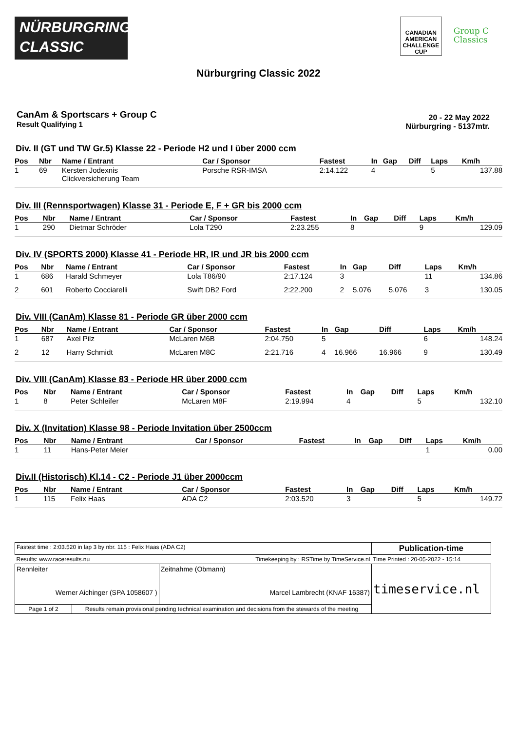NÜRBURGRING
CLASSIC
CANADIAN
AMERICAN
CHALLENGE
CUP
Group C
Classics
Nürburgring Classic 2022
CanAm & Sportscars + Group C
Result Qualifying 1
20 - 22 May 2022
Nürburgring - 5137mtr.
Div. II (GT und TW Gr.5) Klasse 22 - Periode H2 und I über 2000 ccm
| Pos | Nbr | Name / Entrant | Car / Sponsor | Fastest | In | Gap | Diff | Laps | Km/h |
| --- | --- | --- | --- | --- | --- | --- | --- | --- | --- |
| 1 | 69 | Kersten Jodexnis Clickversicherung Team | Porsche RSR-IMSA | 2:14.122 | 4 | | | 5 | 137.88 |
Div. III (Rennsportwagen) Klasse 31 - Periode E, F + GR bis 2000 ccm
| Pos | Nbr | Name / Entrant | Car / Sponsor | Fastest | In | Gap | Diff | Laps | Km/h |
| --- | --- | --- | --- | --- | --- | --- | --- | --- | --- |
| 1 | 290 | Dietmar Schröder | Lola T290 | 2:23.255 | 8 | | | 9 | 129.09 |
Div. IV (SPORTS 2000) Klasse 41 - Periode HR, IR und JR bis 2000 ccm
| Pos | Nbr | Name / Entrant | Car / Sponsor | Fastest | In | Gap | Diff | Laps | Km/h |
| --- | --- | --- | --- | --- | --- | --- | --- | --- | --- |
| 1 | 686 | Harald Schmeyer | Lola T86/90 | 2:17.124 | 3 | | | 11 | 134.86 |
| 2 | 601 | Roberto Cocciarelli | Swift DB2 Ford | 2:22.200 | 2 | 5.076 | 5.076 | 3 | 130.05 |
Div. VIII (CanAm) Klasse 81 - Periode GR über 2000 ccm
| Pos | Nbr | Name / Entrant | Car / Sponsor | Fastest | In | Gap | Diff | Laps | Km/h |
| --- | --- | --- | --- | --- | --- | --- | --- | --- | --- |
| 1 | 687 | Axel Pilz | McLaren M6B | 2:04.750 | 5 | | | 6 | 148.24 |
| 2 | 12 | Harry Schmidt | McLaren M8C | 2:21.716 | 4 | 16.966 | 16.966 | 9 | 130.49 |
Div. VIII (CanAm) Klasse 83 - Periode HR über 2000 ccm
| Pos | Nbr | Name / Entrant | Car / Sponsor | Fastest | In | Gap | Diff | Laps | Km/h |
| --- | --- | --- | --- | --- | --- | --- | --- | --- | --- |
| 1 | 8 | Peter Schleifer | McLaren M8F | 2:19.994 | 4 | | | 5 | 132.10 |
Div. X (Invitation) Klasse 98 - Periode Invitation über 2500ccm
| Pos | Nbr | Name / Entrant | Car / Sponsor | Fastest | In | Gap | Diff | Laps | Km/h |
| --- | --- | --- | --- | --- | --- | --- | --- | --- | --- |
| 1 | 11 | Hans-Peter Meier | | | | | | 1 | 0.00 |
Div.II (Historisch) Kl.14 - C2 - Periode J1 über 2000ccm
| Pos | Nbr | Name / Entrant | Car / Sponsor | Fastest | In | Gap | Diff | Laps | Km/h |
| --- | --- | --- | --- | --- | --- | --- | --- | --- | --- |
| 1 | 115 | Felix Haas | ADA C2 | 2:03.520 | 3 | | | 5 | 149.72 |
| Fastest time : 2:03.520 in lap 3 by nbr. 115 : Felix Haas (ADA C2) | | | Publication-time |
| Results: www.raceresults.nu | | Timekeeping by : RSTime by TimeService.nl | Time Printed : 20-05-2022 - 15:14 |
| Rennleiter Werner Aichinger (SPA 1058607 ) | | Zeitnahme (Obmann) Marcel Lambrecht (KNAF 16387) | timeservice.nl |
| Page 1 of 2 | Results remain provisional pending technical examination and decisions from the stewards of the meeting | | |